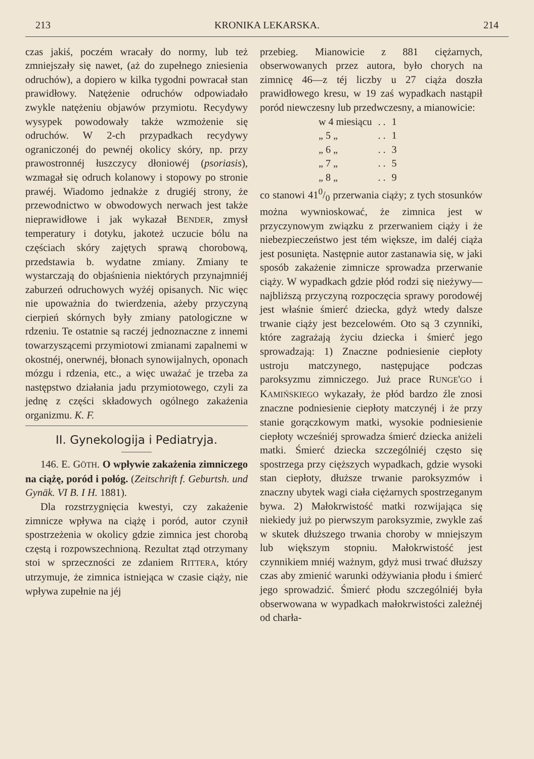213 KRONIKA LEKARSKA. 214
czas jakiś, poczém wracały do normy, lub też zmniejszały się nawet, (aż do zupełnego zniesienia odruchów), a dopiero w kilka tygodni powracał stan prawidłowy. Natężenie odruchów odpowiadało zwykle natężeniu objawów przymiotu. Recydywy wysypek powodowały także wzmożenie się odruchów. W 2-ch przypadkach recydywy ograniczonéj do pewnéj okolicy skóry, np. przy prawostronnéj łuszczycy dłoniowéj (psoriasis), wzmagał się odruch kolanowy i stopowy po stronie prawéj. Wiadomo jednakże z drugiéj strony, że przewodnictwo w obwodowych nerwach jest także nieprawidłowe i jak wykazał BENDER, zmysł temperatury i dotyku, jakoteż uczucie bólu na częściach skóry zajętych sprawą chorobową, przedstawia b. wydatne zmiany. Zmiany te wystarczają do objaśnienia niektórych przynajmniéj zaburzeń odruchowych wyżéj opisanych. Nic więc nie upoważnia do twierdzenia, ażeby przyczyną cierpień skórnych były zmiany patologiczne w rdzeniu. Te ostatnie są raczéj jednoznaczne z innemi towarzyszącemi przymiotowi zmianami zapalnemi w okostnéj, onerwnéj, błonach synowijalnych, oponach mózgu i rdzenia, etc., a więc uważać je trzeba za następstwo działania jadu przymiotowego, czyli za jednę z części składowych ogólnego zakażenia organizmu. K. F.
II. Gynekologija i Pediatryja.
146. E. GÖTH. O wpływie zakażenia zimniczego na ciążę, poród i połóg. (Zeitschrift f. Geburtsh. und Gynäk. VI B. I H. 1881).
Dla rozstrzygnięcia kwestyi, czy zakażenie zimnicze wpływa na ciążę i poród, autor czynił spostrzeżenia w okolicy gdzie zimnica jest chorobą częstą i rozpowszechnioną. Rezultat ztąd otrzymany stoi w sprzeczności ze zdaniem RITTERA, który utrzymuje, że zimnica istniejąca w czasie ciąży, nie wpływa zupełnie na jéj
przebieg. Mianowicie z 881 ciężarnych, obserwowanych przez autora, było chorych na zimnicę 46—z téj liczby u 27 ciąża doszła prawidłowego kresu, w 19 zaś wypadkach nastąpił poród niewczesny lub przedwczesny, a mianowicie:
| w 4 miesiącu | . . | 1 |
| „ 5 „ | . . | 1 |
| „ 6 „ | . . | 3 |
| „ 7 „ | . . | 5 |
| „ 8 „ | . . | 9 |
co stanowi 410/0 przerwania ciąży; z tych stosunków można wywnioskować, że zimnica jest w przyczynowym związku z przerwaniem ciąży i że niebezpieczeństwo jest tém większe, im daléj ciąża jest posunięta. Następnie autor zastanawia się, w jaki sposób zakażenie zimnicze sprowadza przerwanie ciąży. W wypadkach gdzie płód rodzi się nieżywy—najbliższą przyczyną rozpoczęcia sprawy porodowéj jest właśnie śmierć dziecka, gdyż wtedy dalsze trwanie ciąży jest bezcelowém. Oto są 3 czynniki, które zagrażają życiu dziecka i śmierć jego sprowadzają: 1) Znaczne podniesienie ciepłoty ustroju matczynego, następujące podczas paroksyzmu zimniczego. Już prace RUNGE'GO i KAMIŃSKIEGO wykazały, że płód bardzo źle znosi znaczne podniesienie ciepłoty matczynéj i że przy stanie gorączkowym matki, wysokie podniesienie ciepłoty wcześniéj sprowadza śmierć dziecka aniżeli matki. Śmierć dziecka szczególniéj często się spostrzega przy cięższych wypadkach, gdzie wysoki stan ciepłoty, dłuższe trwanie paroksyzmów i znaczny ubytek wagi ciała ciężarnych spostrzeganym bywa. 2) Małokrwistość matki rozwijająca się niekiedy już po pierwszym paroksyzmie, zwykle zaś w skutek dłuższego trwania choroby w mniejszym lub większym stopniu. Małokrwistość jest czynnikiem mniéj ważnym, gdyż musi trwać dłuższy czas aby zmienić warunki odżywiania płodu i śmierć jego sprowadzić. Śmierć płodu szczególniéj była obserwowana w wypadkach małokrwistości zależnéj od charła-